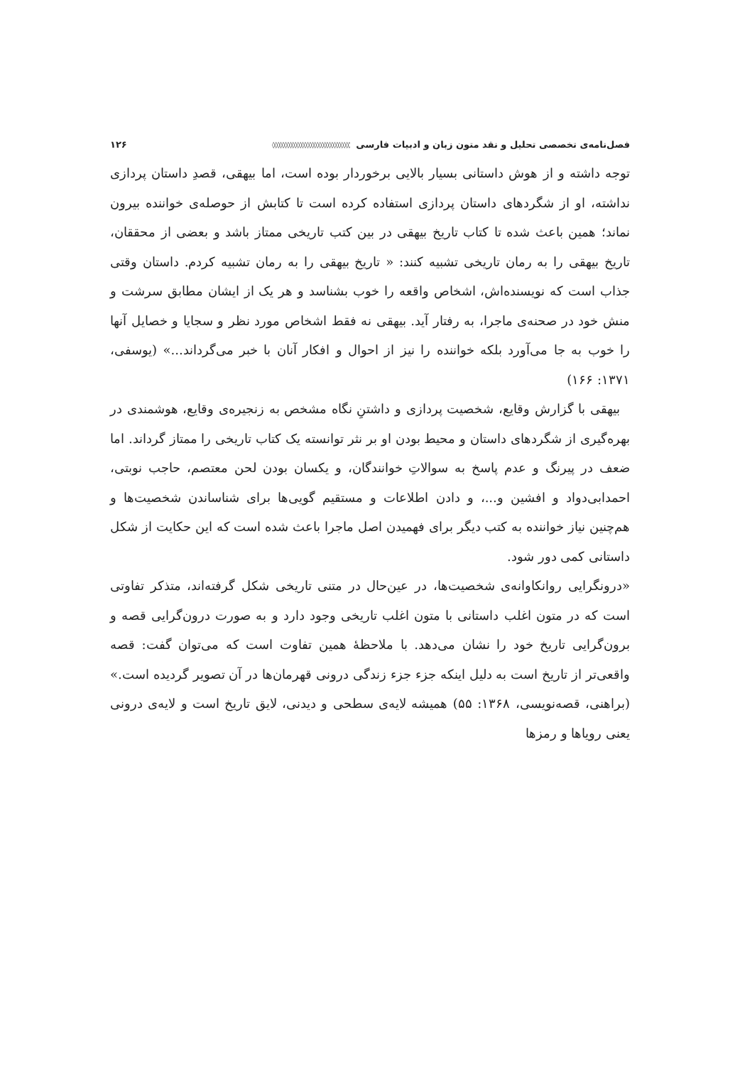فصل‌نامه‌ی تخصصی تحلیل و نقد متون زبان و ادبیات فارسی ◊◊◊◊◊◊◊◊◊◊◊◊◊◊◊◊◊◊◊◊◊◊◊◊◊◊◊◊◊◊◊◊ ۱۲۶
توجه داشته و از هوش داستانی بسیار بالایی برخوردار بوده است، اما بیهقی، قصدِ داستان پردازی نداشته، او از شگردهای داستان پردازی استفاده کرده است تا کتابش از حوصله‌ی خواننده بیرون نماند؛ همین باعث شده تا کتاب تاریخ بیهقی در بین کتب تاریخی ممتاز باشد و بعضی از محققان، تاریخ بیهقی را به رمان تاریخی تشبیه کنند: « تاریخ بیهقی را به رمان تشبیه کردم. داستان وقتی جذاب است که نویسنده‌اش، اشخاص واقعه را خوب بشناسد و هر یک از ایشان مطابق سرشت و منش خود در صحنه‌ی ماجرا، به رفتار آید. بیهقی نه فقط اشخاص مورد نظر و سجایا و خصایل آنها را خوب به جا می‌آورد بلکه خواننده را نیز از احوال و افکار آنان با خبر می‌گرداند...» (یوسفی، ۱۳۷۱: ۱۶۶)
بیهقی با گزارش وقایع، شخصیت پردازی و داشتنِ نگاه مشخص به زنجیره‌ی وقایع، هوشمندی در بهره‌گیری از شگردهای داستان و محیط بودن او بر نثر توانسته یک کتاب تاریخی را ممتاز گرداند. اما ضعف در پیرنگ و عدم پاسخ به سوالاتِ خوانندگان، و یکسان بودن لحن معتصم، حاجب نوبتی، احمدابی‌دواد و افشین و...، و دادن اطلاعات و مستقیم گویی‌ها برای شناساندن شخصیت‌ها و هم‌چنین نیاز خواننده به کتب دیگر برای فهمیدن اصل ماجرا باعث شده است که این حکایت از شکل داستانی کمی دور شود.
«درونگرایی روانکاوانه‌ی شخصیت‌ها، در عین‌حال در متنی تاریخی شکل گرفته‌اند، متذکر تفاوتی است که در متون اغلب داستانی با متون اغلب تاریخی وجود دارد و به صورت درون‌گرایی قصه و برون‌گرایی تاریخ خود را نشان می‌دهد. با ملاحظهٔ همین تفاوت است که می‌توان گفت: قصه واقعی‌تر از تاریخ است به دلیل اینکه جزء جزء زندگی درونی قهرمان‌ها در آن تصویر گردیده است.» (براهنی، قصه‌نویسی، ۱۳۶۸: ۵۵) همیشه لایه‌ی سطحی و دیدنی، لایق تاریخ است و لایه‌ی درونی یعنی رویاها و رمزها